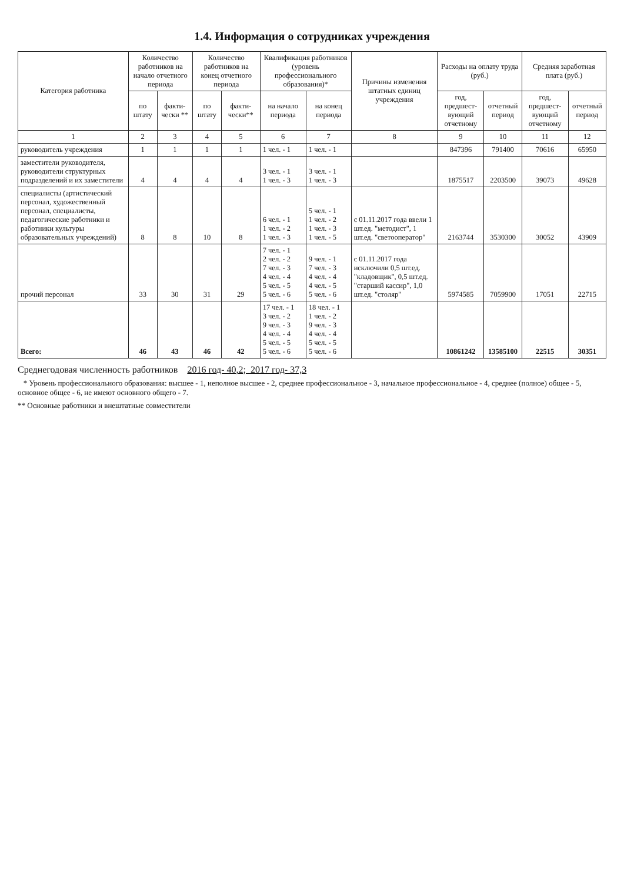1.4. Информация о сотрудниках учреждения
| Категория работника | Количество работников на начало отчетного периода | | Количество работников на конец отчетного периода | | Квалификация работников (уровень профессионального образования)* | | Причины изменения штатных единиц учреждения | Расходы на оплату труда (руб.) | | Средняя заработная плата (руб.) | |
| --- | --- | --- | --- | --- | --- | --- | --- | --- | --- | --- | --- |
| | по штату | факти-чески ** | по штату | факти-чески** | на начало периода | на конец периода | | год, предшест-вующий отчетному | отчетный период | год, предшест-вующий отчетному | отчетный период |
| 1 | 2 | 3 | 4 | 5 | 6 | 7 | 8 | 9 | 10 | 11 | 12 |
| руководитель учреждения | 1 | 1 | 1 | 1 | 1 чел. - 1 | 1 чел. - 1 | | 847396 | 791400 | 70616 | 65950 |
| заместители руководителя, руководители структурных подразделений и их заместители | 4 | 4 | 4 | 4 | 3 чел. - 1 1 чел. - 3 | 3 чел. - 1 1 чел. - 3 | | 1875517 | 2203500 | 39073 | 49628 |
| специалисты (артистический персонал, художественный персонал, специалисты, педагогические работники и работники культуры образовательных учреждений) | 8 | 8 | 10 | 8 | 6 чел. - 1 1 чел. - 2 1 чел. - 3 | 5 чел. - 1 1 чел. - 2 1 чел. - 3 1 чел. - 5 | с 01.11.2017 года ввели 1 шт.ед. "методист", 1 шт.ед. "светооператор" | 2163744 | 3530300 | 30052 | 43909 |
| прочий персонал | 33 | 30 | 31 | 29 | 7 чел. - 1 2 чел. - 2 7 чел. - 3 4 чел. - 4 5 чел. - 5 5 чел. - 6 | 9 чел. - 1 7 чел. - 3 4 чел. - 4 4 чел. - 5 5 чел. - 6 | с 01.11.2017 года исключили 0,5 шт.ед. "кладовщик", 0,5 шт.ед. "старший кассир", 1,0 шт.ед. "столяр" | 5974585 | 7059900 | 17051 | 22715 |
| Всего: | 46 | 43 | 46 | 42 | 17 чел. - 1 3 чел. - 2 9 чел. - 3 4 чел. - 4 5 чел. - 5 5 чел. - 6 | 18 чел. - 1 1 чел. - 2 9 чел. - 3 4 чел. - 4 5 чел. - 5 5 чел. - 6 | | 10861242 | 13585100 | 22515 | 30351 |
Среднегодовая численность работников 2016 год- 40,2; 2017 год- 37,3
* Уровень профессионального образования: высшее - 1, неполное высшее - 2, среднее профессиональное - 3, начальное профессиональное - 4, среднее (полное) общее - 5, основное общее - 6, не имеют основного общего - 7.
** Основные работники и внештатные совместители